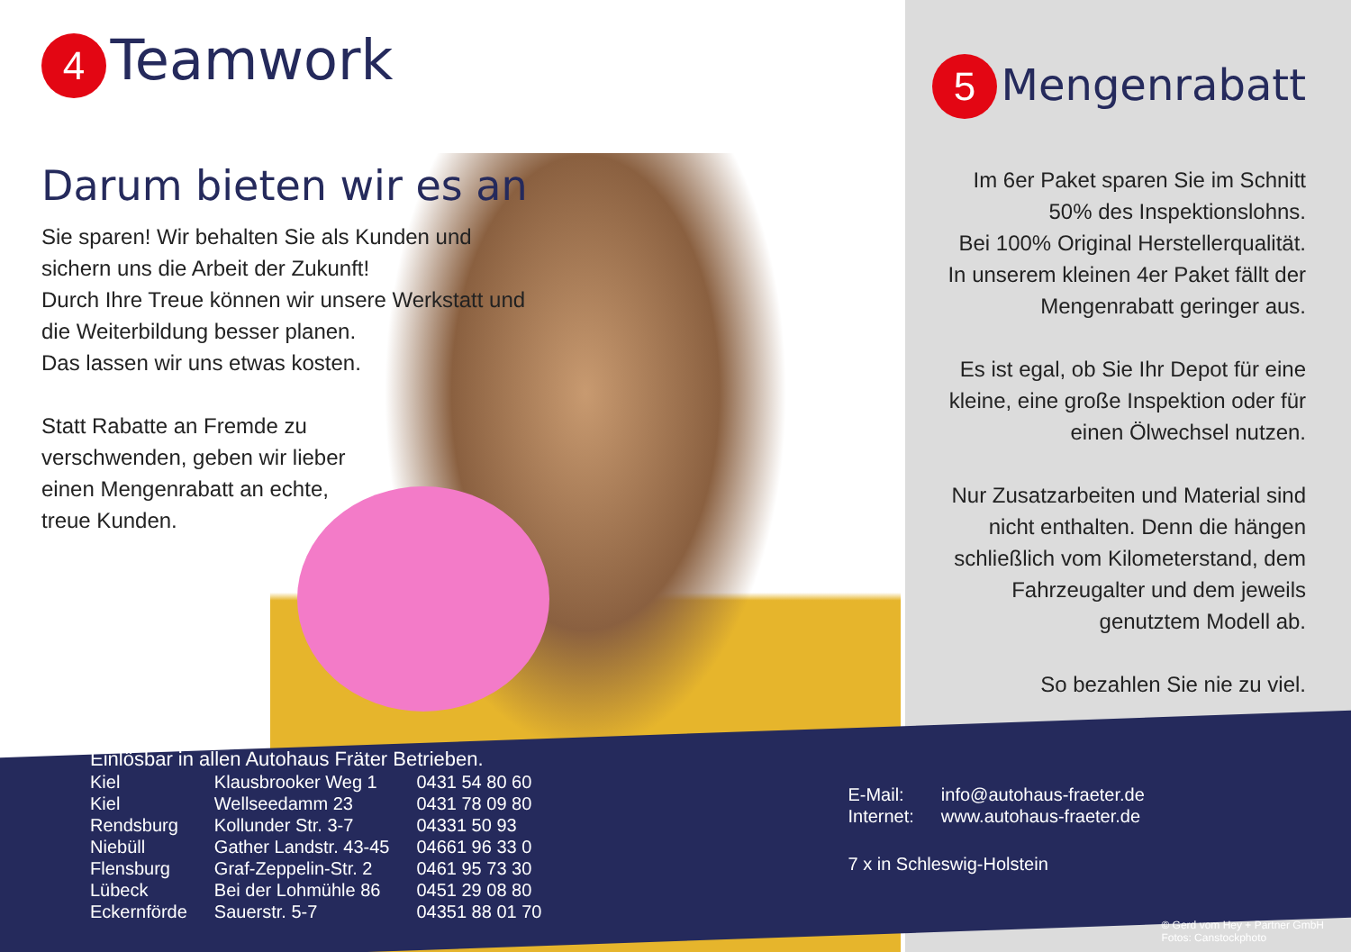4
Teamwork
Darum bieten wir es an
Sie sparen! Wir behalten Sie als Kunden und sichern uns die Arbeit der Zukunft!
Durch Ihre Treue können wir unsere Werkstatt und die Weiterbildung besser planen.
Das lassen wir uns etwas kosten.
Statt Rabatte an Fremde zu verschwenden, geben wir lieber einen Mengenrabatt an echte, treue Kunden.
5
Mengenrabatt
Im 6er Paket sparen Sie im Schnitt 50% des Inspektionslohns.
Bei 100% Original Herstellerqualität.
In unserem kleinen 4er Paket fällt der Mengenrabatt geringer aus.
Es ist egal, ob Sie Ihr Depot für eine kleine, eine große Inspektion oder für einen Ölwechsel nutzen.
Nur Zusatzarbeiten und Material sind nicht enthalten. Denn die hängen schließlich vom Kilometerstand, dem Fahrzeugalter und dem jeweils genutztem Modell ab.
So bezahlen Sie nie zu viel.
Einlösbar in allen Autohaus Fräter Betrieben.
| Kiel | Klausbrooker Weg 1 | 0431 54 80 60 |
| Kiel | Wellseedamm 23 | 0431 78 09 80 |
| Rendsburg | Kollunder Str. 3-7 | 04331 50 93 |
| Niebüll | Gather Landstr. 43-45 | 04661 96 33 0 |
| Flensburg | Graf-Zeppelin-Str. 2 | 0461 95 73 30 |
| Lübeck | Bei der Lohmühle 86 | 0451 29 08 80 |
| Eckernförde | Sauerstr. 5-7 | 04351 88 01 70 |
| E-Mail: | info@autohaus-fraeter.de |
| Internet: | www.autohaus-fraeter.de |
7 x in Schleswig-Holstein
© Gerd vom Hey + Partner GmbH
Fotos: Canstockphoto